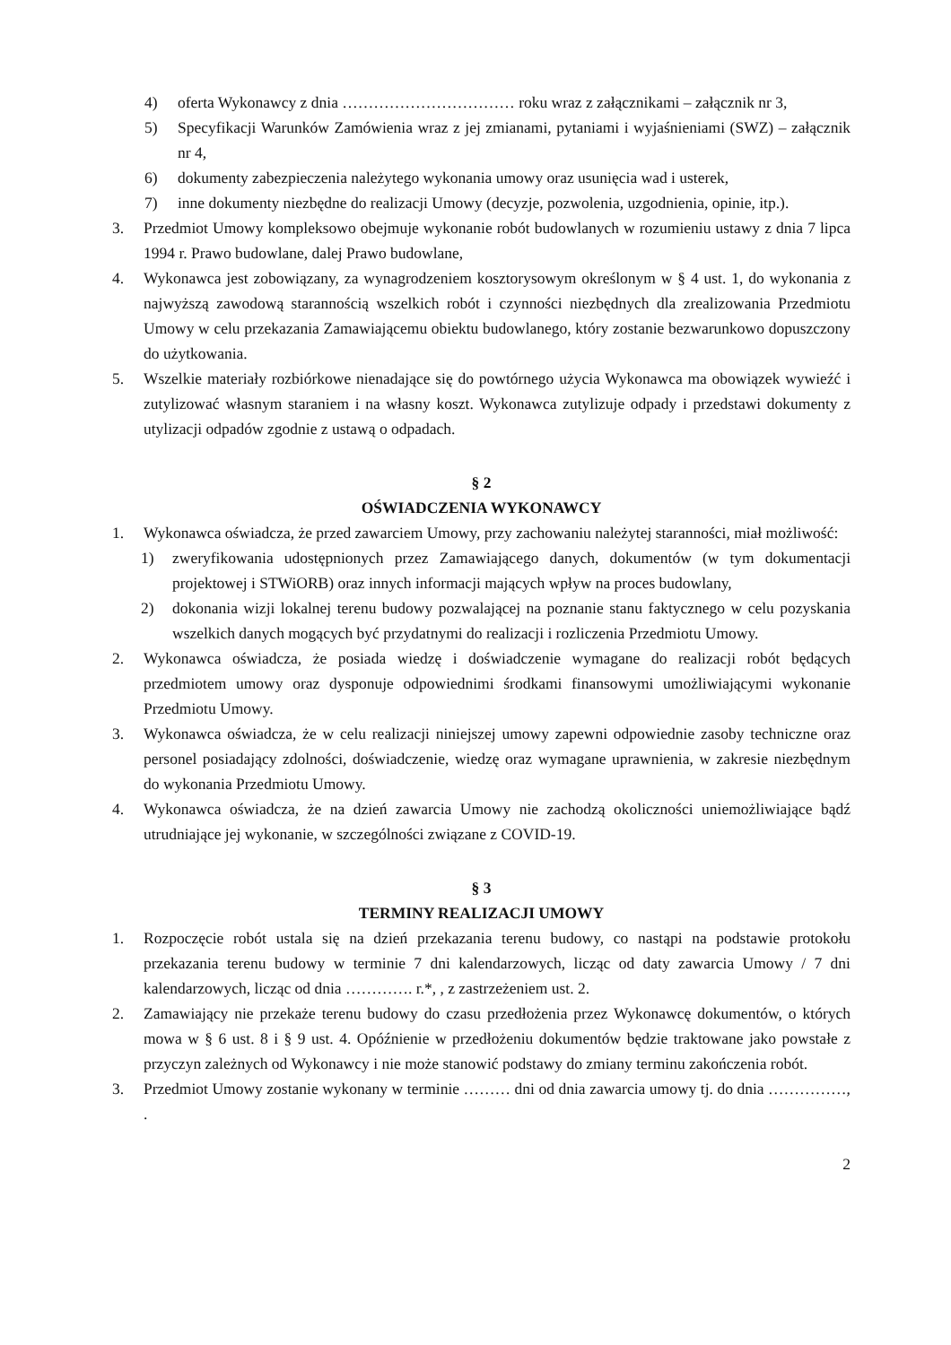4) oferta Wykonawcy z dnia …………………………… roku wraz z załącznikami – załącznik nr 3,
5) Specyfikacji Warunków Zamówienia wraz z jej zmianami, pytaniami i wyjaśnieniami (SWZ) – załącznik nr 4,
6) dokumenty zabezpieczenia należytego wykonania umowy oraz usunięcia wad i usterek,
7) inne dokumenty niezbędne do realizacji Umowy (decyzje, pozwolenia, uzgodnienia, opinie, itp.).
3. Przedmiot Umowy kompleksowo obejmuje wykonanie robót budowlanych w rozumieniu ustawy z dnia 7 lipca 1994 r. Prawo budowlane, dalej Prawo budowlane,
4. Wykonawca jest zobowiązany, za wynagrodzeniem kosztorysowym określonym w § 4 ust. 1, do wykonania z najwyższą zawodową starannością wszelkich robót i czynności niezbędnych dla zrealizowania Przedmiotu Umowy w celu przekazania Zamawiającemu obiektu budowlanego, który zostanie bezwarunkowo dopuszczony do użytkowania.
5. Wszelkie materiały rozbiórkowe nienadające się do powtórnego użycia Wykonawca ma obowiązek wywieźć i zutylizować własnym staraniem i na własny koszt. Wykonawca zutylizuje odpady i przedstawi dokumenty z utylizacji odpadów zgodnie z ustawą o odpadach.
§ 2
OŚWIADCZENIA WYKONAWCY
1. Wykonawca oświadcza, że przed zawarciem Umowy, przy zachowaniu należytej staranności, miał możliwość:
1) zweryfikowania udostępnionych przez Zamawiającego danych, dokumentów (w tym dokumentacji projektowej i STWiORB) oraz innych informacji mających wpływ na proces budowlany,
2) dokonania wizji lokalnej terenu budowy pozwalającej na poznanie stanu faktycznego w celu pozyskania wszelkich danych mogących być przydatnymi do realizacji i rozliczenia Przedmiotu Umowy.
2. Wykonawca oświadcza, że posiada wiedzę i doświadczenie wymagane do realizacji robót będących przedmiotem umowy oraz dysponuje odpowiednimi środkami finansowymi umożliwiającymi wykonanie Przedmiotu Umowy.
3. Wykonawca oświadcza, że w celu realizacji niniejszej umowy zapewni odpowiednie zasoby techniczne oraz personel posiadający zdolności, doświadczenie, wiedzę oraz wymagane uprawnienia, w zakresie niezbędnym do wykonania Przedmiotu Umowy.
4. Wykonawca oświadcza, że na dzień zawarcia Umowy nie zachodzą okoliczności uniemożliwiające bądź utrudniające jej wykonanie, w szczególności związane z COVID-19.
§ 3
TERMINY REALIZACJI UMOWY
1. Rozpoczęcie robót ustala się na dzień przekazania terenu budowy, co nastąpi na podstawie protokołu przekazania terenu budowy w terminie 7 dni kalendarzowych, licząc od daty zawarcia Umowy / 7 dni kalendarzowych, licząc od dnia …………. r.*, , z zastrzeżeniem ust. 2.
2. Zamawiający nie przekaże terenu budowy do czasu przedłożenia przez Wykonawcę dokumentów, o których mowa w § 6 ust. 8 i § 9 ust. 4. Opóźnienie w przedłożeniu dokumentów będzie traktowane jako powstałe z przyczyn zależnych od Wykonawcy i nie może stanowić podstawy do zmiany terminu zakończenia robót.
3. Przedmiot Umowy zostanie wykonany w terminie ……… dni od dnia zawarcia umowy tj. do dnia ……………, .
2